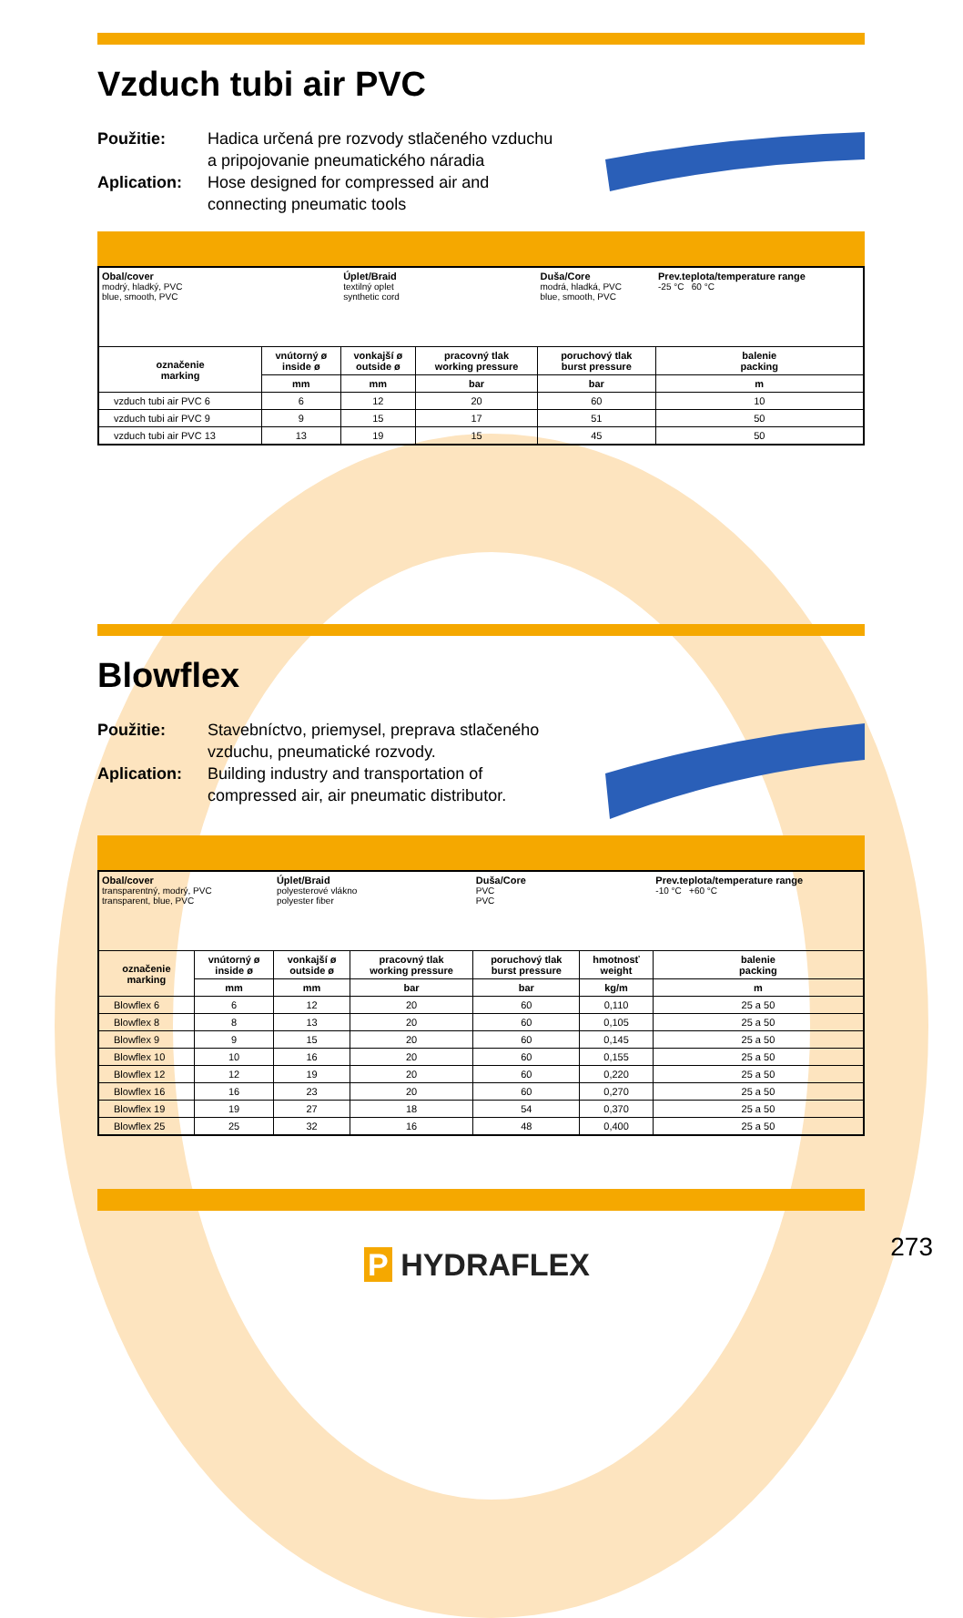Vzduch tubi air PVC
Použitie: Hadica určená pre rozvody stlačeného vzduchu
a pripojovanie pneumatického náradia
Aplication: Hose designed for compressed air and
connecting pneumatic tools
| Obal/cover modrý, hladký, PVC blue, smooth, PVC | | Úplet/Braid textilný oplet synthetic cord | | Duša/Core modrá, hladká, PVC blue, smooth, PVC | | Prev.teplota/temperature range -25 °C 60 °C |
| označenie marking | vnútorný ø inside ø | vonkajší ø outside ø | pracovný tlak working pressure | poruchový tlak burst pressure | balenie packing | |
| | mm | mm | bar | bar | m | |
| vzduch tubi air PVC 6 | 6 | 12 | 20 | 60 | 10 | |
| vzduch tubi air PVC 9 | 9 | 15 | 17 | 51 | 50 | |
| vzduch tubi air PVC 13 | 13 | 19 | 15 | 45 | 50 | |
Blowflex
Použitie: Stavebníctvo, priemysel, preprava stlačeného
vzduchu, pneumatické rozvody.
Aplication: Building industry and transportation of
compressed air, air pneumatic distributor.
| Obal/cover transparentný, modrý, PVC transparent, blue, PVC | | Úplet/Braid polyesterové vlákno polyester fiber | | Duša/Core PVC PVC | | Prev.teplota/temperature range -10 °C +60 °C |
| označenie marking | vnútorný ø inside ø | vonkajší ø outside ø | pracovný tlak working pressure | poruchový tlak burst pressure | hmotnosť weight | balenie packing |
| | mm | mm | bar | bar | kg/m | m |
| Blowflex 6 | 6 | 12 | 20 | 60 | 0,110 | 25 a 50 |
| Blowflex 8 | 8 | 13 | 20 | 60 | 0,105 | 25 a 50 |
| Blowflex 9 | 9 | 15 | 20 | 60 | 0,145 | 25 a 50 |
| Blowflex 10 | 10 | 16 | 20 | 60 | 0,155 | 25 a 50 |
| Blowflex 12 | 12 | 19 | 20 | 60 | 0,220 | 25 a 50 |
| Blowflex 16 | 16 | 23 | 20 | 60 | 0,270 | 25 a 50 |
| Blowflex 19 | 19 | 27 | 18 | 54 | 0,370 | 25 a 50 |
| Blowflex 25 | 25 | 32 | 16 | 48 | 0,400 | 25 a 50 |
P HYDRAFLEX
273